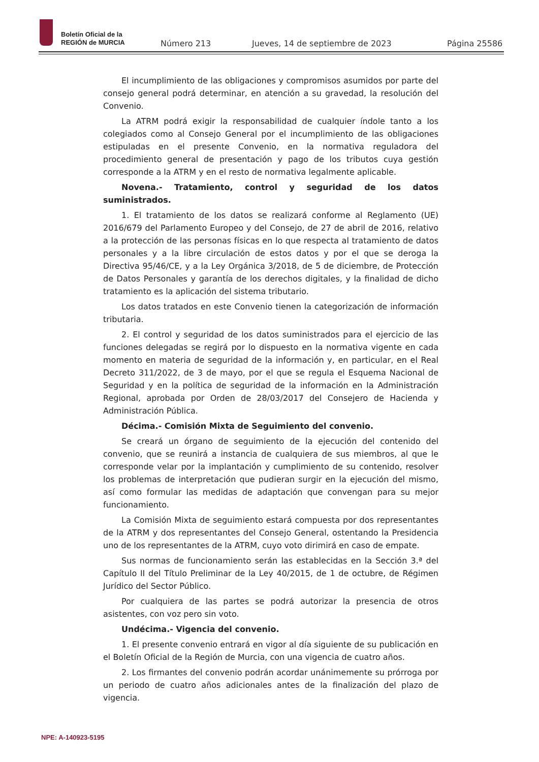Boletín Oficial de la
REGIÓN de MURCIA
Número 213
Jueves, 14 de septiembre de 2023
Página 25586
El incumplimiento de las obligaciones y compromisos asumidos por parte del consejo general podrá determinar, en atención a su gravedad, la resolución del Convenio.
La ATRM podrá exigir la responsabilidad de cualquier índole tanto a los colegiados como al Consejo General por el incumplimiento de las obligaciones estipuladas en el presente Convenio, en la normativa reguladora del procedimiento general de presentación y pago de los tributos cuya gestión corresponde a la ATRM y en el resto de normativa legalmente aplicable.
Novena.- Tratamiento, control y seguridad de los datos suministrados.
1. El tratamiento de los datos se realizará conforme al Reglamento (UE) 2016/679 del Parlamento Europeo y del Consejo, de 27 de abril de 2016, relativo a la protección de las personas físicas en lo que respecta al tratamiento de datos personales y a la libre circulación de estos datos y por el que se deroga la Directiva 95/46/CE, y a la Ley Orgánica 3/2018, de 5 de diciembre, de Protección de Datos Personales y garantía de los derechos digitales, y la finalidad de dicho tratamiento es la aplicación del sistema tributario.
Los datos tratados en este Convenio tienen la categorización de información tributaria.
2. El control y seguridad de los datos suministrados para el ejercicio de las funciones delegadas se regirá por lo dispuesto en la normativa vigente en cada momento en materia de seguridad de la información y, en particular, en el Real Decreto 311/2022, de 3 de mayo, por el que se regula el Esquema Nacional de Seguridad y en la política de seguridad de la información en la Administración Regional, aprobada por Orden de 28/03/2017 del Consejero de Hacienda y Administración Pública.
Décima.- Comisión Mixta de Seguimiento del convenio.
Se creará un órgano de seguimiento de la ejecución del contenido del convenio, que se reunirá a instancia de cualquiera de sus miembros, al que le corresponde velar por la implantación y cumplimiento de su contenido, resolver los problemas de interpretación que pudieran surgir en la ejecución del mismo, así como formular las medidas de adaptación que convengan para su mejor funcionamiento.
La Comisión Mixta de seguimiento estará compuesta por dos representantes de la ATRM y dos representantes del Consejo General, ostentando la Presidencia uno de los representantes de la ATRM, cuyo voto dirimirá en caso de empate.
Sus normas de funcionamiento serán las establecidas en la Sección 3.ª del Capítulo II del Título Preliminar de la Ley 40/2015, de 1 de octubre, de Régimen Jurídico del Sector Público.
Por cualquiera de las partes se podrá autorizar la presencia de otros asistentes, con voz pero sin voto.
Undécima.- Vigencia del convenio.
1. El presente convenio entrará en vigor al día siguiente de su publicación en el Boletín Oficial de la Región de Murcia, con una vigencia de cuatro años.
2. Los firmantes del convenio podrán acordar unánimemente su prórroga por un periodo de cuatro años adicionales antes de la finalización del plazo de vigencia.
NPE: A-140923-5195